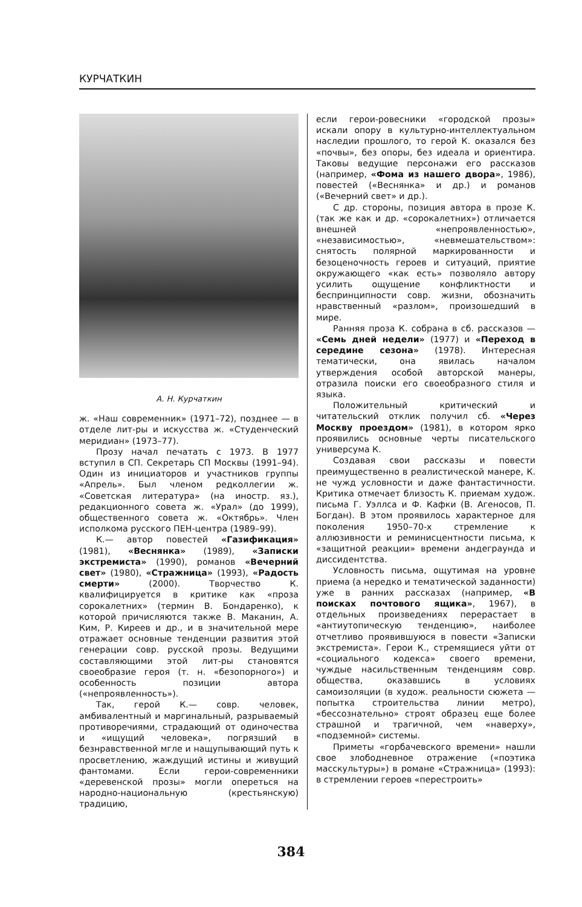КУРЧАТКИН
А. Н. Курчаткин
ж. «Наш современник» (1971–72), позднее — в отделе лит-ры и искусства ж. «Студенческий меридиан» (1973–77).
Прозу начал печатать с 1973. В 1977 вступил в СП. Секретарь СП Москвы (1991–94). Один из инициаторов и участников группы «Апрель». Был членом редколлегии ж. «Советская литература» (на иностр. яз.), редакционного совета ж. «Урал» (до 1999), общественного совета ж. «Октябрь». Член исполкома русского ПЕН-центра (1989–99).
К.— автор повестей «Газификация» (1981), «Веснянка» (1989), «Записки экстремиста» (1990), романов «Вечерний свет» (1980), «Стражница» (1993), «Радость смерти» (2000). Творчество К. квалифицируется в критике как «проза сорокалетних» (термин В. Бондаренко), к которой причисляются также В. Маканин, А. Ким, Р. Киреев и др., и в значительной мере отражает основные тенденции развития этой генерации совр. русской прозы. Ведущими составляющими этой лит-ры становятся своеобразие героя (т. н. «безопорного») и особенность позиции автора («непроявленность»).
Так, герой К.— совр. человек, амбивалентный и маргинальный, разрываемый противоречиями, страдающий от одиночества и «ищущий человека», погрязший в безнравственной мгле и нащупывающий путь к просветлению, жаждущий истины и живущий фантомами. Если герои-современники «деревенской прозы» могли опереться на народно-национальную (крестьянскую) традицию,
если герои-ровесники «городской прозы» искали опору в культурно-интеллектуальном наследии прошлого, то герой К. оказался без «почвы», без опоры, без идеала и ориентира. Таковы ведущие персонажи его рассказов (например, «Фома из нашего двора», 1986), повестей («Веснянка» и др.) и романов («Вечерний свет» и др.).
С др. стороны, позиция автора в прозе К. (так же как и др. «сорокалетних») отличается внешней «непроявленностью», «независимостью», «невмешательством»: снятость полярной маркированности и безоценочность героев и ситуаций, приятие окружающего «как есть» позволяло автору усилить ощущение конфликтности и беспринципности совр. жизни, обозначить нравственный «разлом», произошедший в мире.
Ранняя проза К. собрана в сб. рассказов — «Семь дней недели» (1977) и «Переход в середине сезона» (1978). Интересная тематически, она явилась началом утверждения особой авторской манеры, отразила поиски его своеобразного стиля и языка.
Положительный критический и читательский отклик получил сб. «Через Москву проездом» (1981), в котором ярко проявились основные черты писательского универсума К.
Создавая свои рассказы и повести преимущественно в реалистической манере, К. не чужд условности и даже фантастичности. Критика отмечает близость К. приемам худож. письма Г. Уэллса и Ф. Кафки (В. Агеносов, П. Богдан). В этом проявилось характерное для поколения 1950–70-х стремление к аллюзивности и реминисцентности письма, к «защитной реакции» времени андеграунда и диссидентства.
Условность письма, ощутимая на уровне приема (а нередко и тематической заданности) уже в ранних рассказах (например, «В поисках почтового ящика», 1967), в отдельных произведениях перерастает в «антиутопическую тенденцию», наиболее отчетливо проявившуюся в повести «Записки экстремиста». Герои К., стремящиеся уйти от «социального кодекса» своего времени, чуждые насильственным тенденциям совр. общества, оказавшись в условиях самоизоляции (в худож. реальности сюжета — попытка строительства линии метро), «бессознательно» строят образец еще более страшной и трагичной, чем «наверху», «подземной» системы.
Приметы «горбачевского времени» нашли свое злободневное отражение («поэтика масскультуры») в романе «Стражница» (1993): в стремлении героев «перестроить»
384